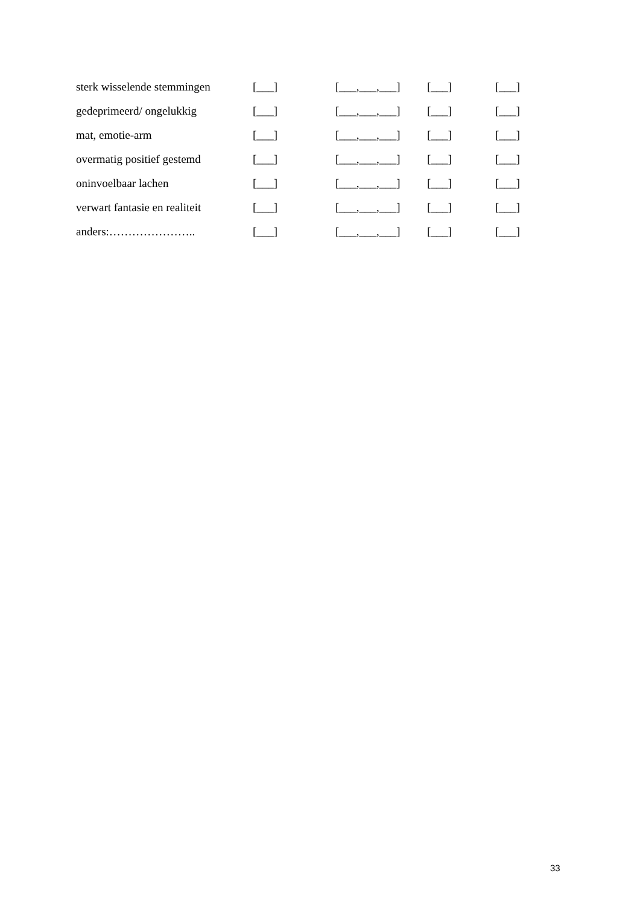| sterk wisselende stemmingen | [___] | [___,___,___] | [___] | [___] |
| gedeprimeerd/ ongelukkig | [___] | [___,___,___] | [___] | [___] |
| mat, emotie-arm | [___] | [___,___,___] | [___] | [___] |
| overmatig positief gestemd | [___] | [___,___,___] | [___] | [___] |
| oninvoelbaar lachen | [___] | [___,___,___] | [___] | [___] |
| verwart fantasie en realiteit | [___] | [___,___,___] | [___] | [___] |
| anders:………………….. | [___] | [___,___,___] | [___] | [___] |
33